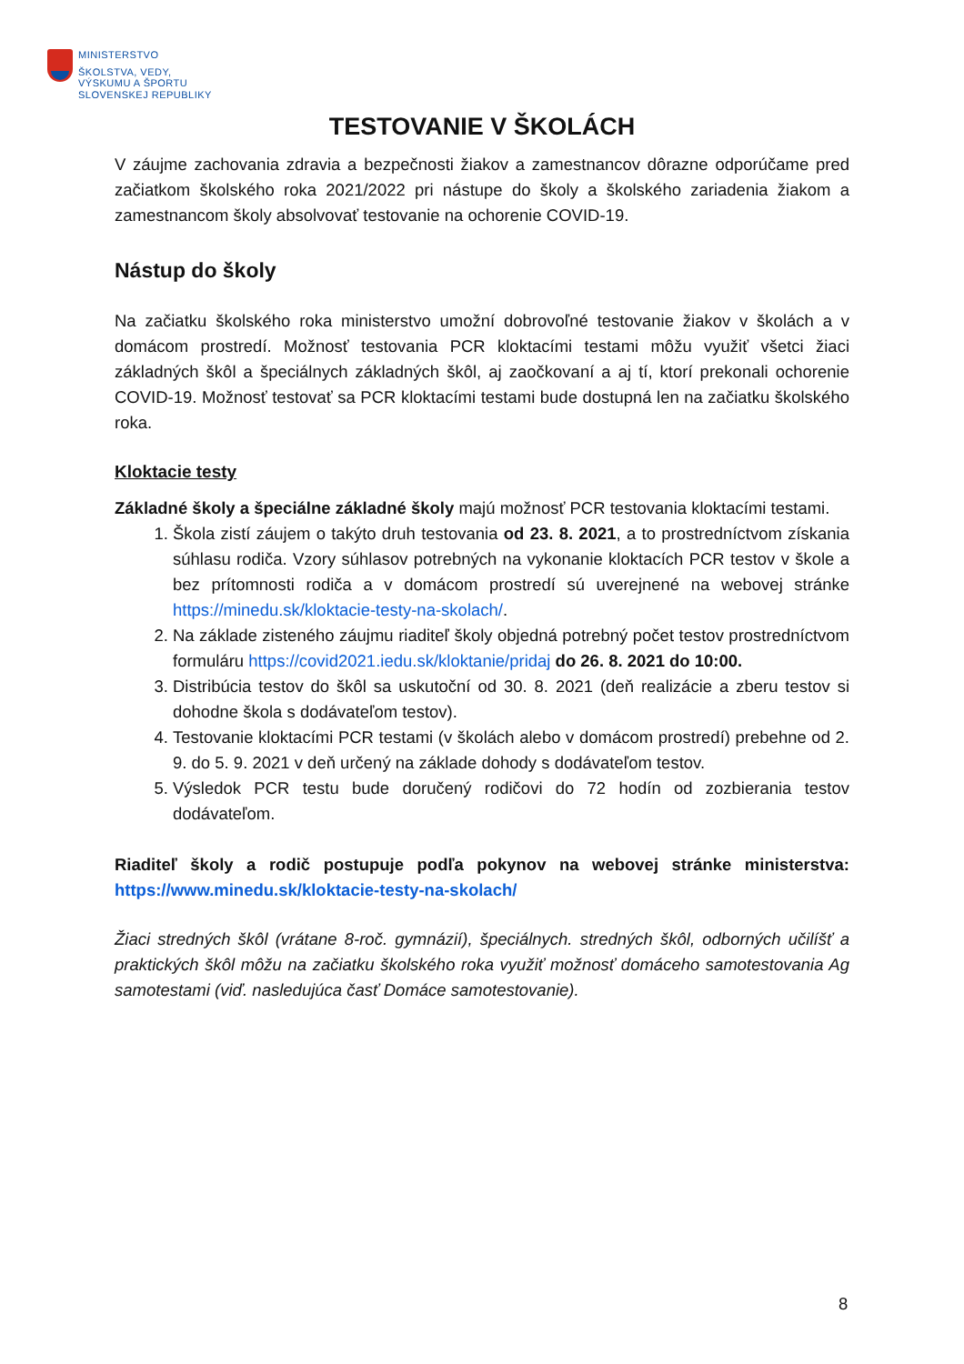MINISTERSTVO
ŠKOLSTVA, VEDY,
VÝSKUMU A ŠPORTU
SLOVENSKEJ REPUBLIKY
TESTOVANIE V ŠKOLÁCH
V záujme zachovania zdravia a bezpečnosti žiakov a zamestnancov dôrazne odporúčame pred začiatkom školského roka 2021/2022 pri nástupe do školy a školského zariadenia žiakom a zamestnancom školy absolvovať testovanie na ochorenie COVID-19.
Nástup do školy
Na začiatku školského roka ministerstvo umožní dobrovoľné testovanie žiakov v školách a v domácom prostredí. Možnosť testovania PCR kloktacími testami môžu využiť všetci žiaci základných škôl a špeciálnych základných škôl, aj zaočkovaní a aj tí, ktorí prekonali ochorenie COVID-19. Možnosť testovať sa PCR kloktacími testami bude dostupná len na začiatku školského roka.
Kloktacie testy
Základné školy a špeciálne základné školy majú možnosť PCR testovania kloktacími testami.
1. Škola zistí záujem o takýto druh testovania od 23. 8. 2021, a to prostredníctvom získania súhlasu rodiča. Vzory súhlasov potrebných na vykonanie kloktacích PCR testov v škole a bez prítomnosti rodiča a v domácom prostredí sú uverejnené na webovej stránke https://minedu.sk/kloktacie-testy-na-skolach/.
2. Na základe zisteného záujmu riaditeľ školy objedná potrebný počet testov prostredníctvom formuláru https://covid2021.iedu.sk/kloktanie/pridaj do 26. 8. 2021 do 10:00.
3. Distribúcia testov do škôl sa uskutoční od 30. 8. 2021 (deň realizácie a zberu testov si dohodne škola s dodávateľom testov).
4. Testovanie kloktacími PCR testami (v školách alebo v domácom prostredí) prebehne od 2. 9. do 5. 9. 2021 v deň určený na základe dohody s dodávateľom testov.
5. Výsledok PCR testu bude doručený rodičovi do 72 hodín od zozbierania testov dodávateľom.
Riaditeľ školy a rodič postupuje podľa pokynov na webovej stránke ministerstva: https://www.minedu.sk/kloktacie-testy-na-skolach/
Žiaci stredných škôl (vrátane 8-roč. gymnázií), špeciálnych. stredných škôl, odborných učilíšť a praktických škôl môžu na začiatku školského roka využiť možnosť domáceho samotestovania Ag samotestami (viď. nasledujúca časť Domáce samotestovanie).
8